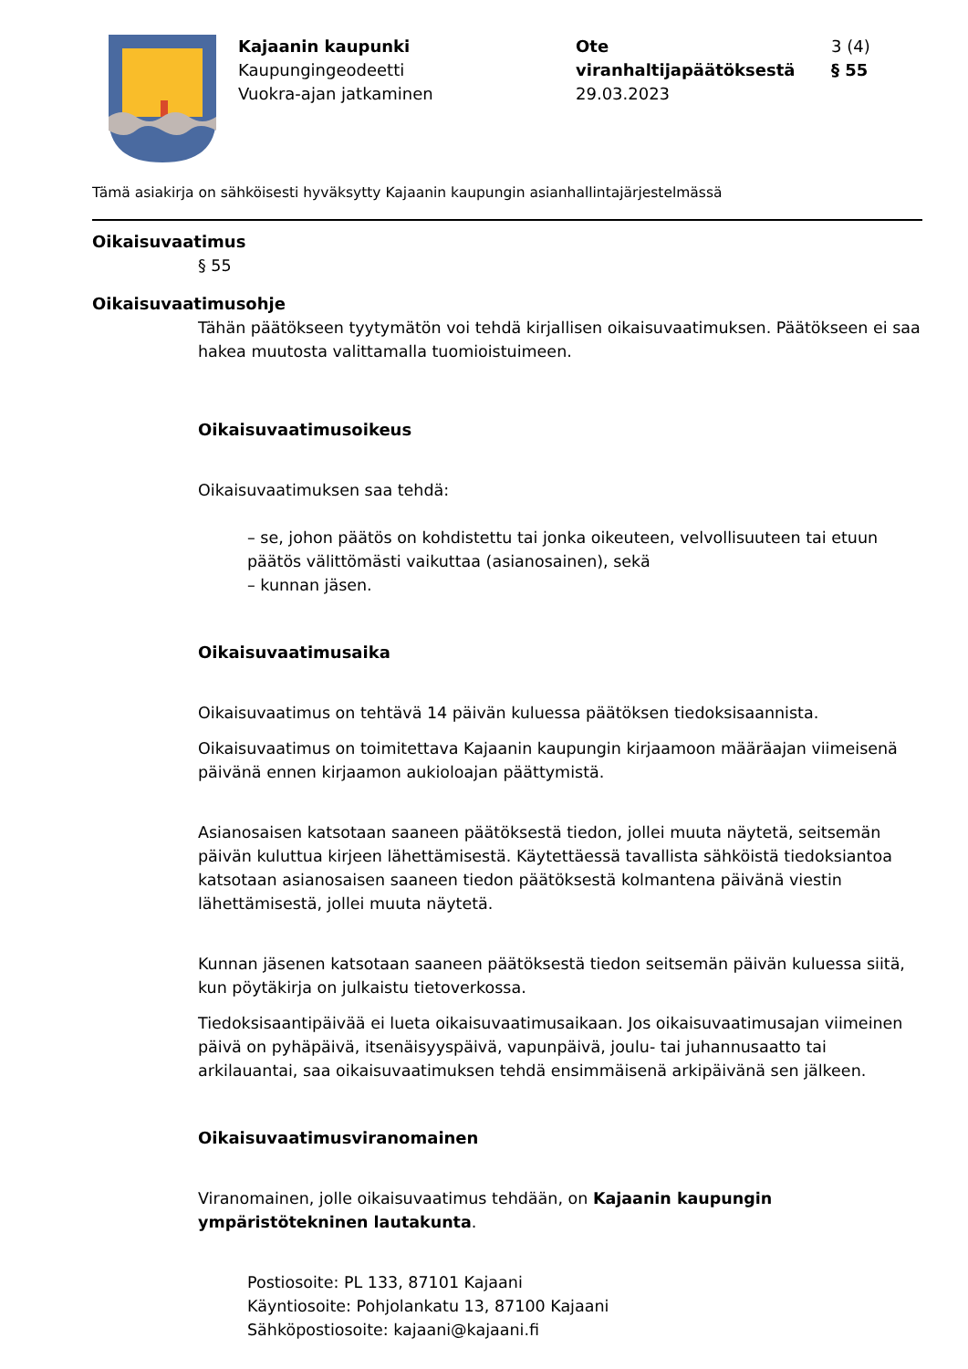Kajaanin kaupunki
Kaupungingeodeetti
Vuokra-ajan jatkaminen
Ote viranhaltijapäätöksestä
29.03.2023
3 (4)
§ 55
Tämä asiakirja on sähköisesti hyväksytty Kajaanin kaupungin asianhallintajärjestelmässä
Oikaisuvaatimus
§ 55
Oikaisuvaatimusohje
Tähän päätökseen tyytymätön voi tehdä kirjallisen oikaisuvaatimuksen. Päätökseen ei saa hakea muutosta valittamalla tuomioistuimeen.
Oikaisuvaatimusoikeus
Oikaisuvaatimuksen saa tehdä:
– se, johon päätös on kohdistettu tai jonka oikeuteen, velvollisuuteen tai etuun päätös välittömästi vaikuttaa (asianosainen), sekä
– kunnan jäsen.
Oikaisuvaatimusaika
Oikaisuvaatimus on tehtävä 14 päivän kuluessa päätöksen tiedoksisaannista.
Oikaisuvaatimus on toimitettava Kajaanin kaupungin kirjaamoon määräajan viimeisenä päivänä ennen kirjaamon aukioloajan päättymistä.
Asianosaisen katsotaan saaneen päätöksestä tiedon, jollei muuta näytetä, seitsemän päivän kuluttua kirjeen lähettämisestä. Käytettäessä tavallista sähköistä tiedoksiantoa katsotaan asianosaisen saaneen tiedon päätöksestä kolmantena päivänä viestin lähettämisestä, jollei muuta näytetä.
Kunnan jäsenen katsotaan saaneen päätöksestä tiedon seitsemän päivän kuluessa siitä, kun pöytäkirja on julkaistu tietoverkossa.
Tiedoksisaantipäivää ei lueta oikaisuvaatimusaikaan. Jos oikaisuvaatimusajan viimeinen päivä on pyhäpäivä, itsenäisyyspäivä, vapunpäivä, joulu- tai juhannusaatto tai arkilauantai, saa oikaisuvaatimuksen tehdä ensimmäisenä arkipäivänä sen jälkeen.
Oikaisuvaatimusviranomainen
Viranomainen, jolle oikaisuvaatimus tehdään, on Kajaanin kaupungin ympäristötekninen lautakunta.
Postiosoite: PL 133, 87101 Kajaani
Käyntiosoite: Pohjolankatu 13, 87100 Kajaani
Sähköpostiosoite: kajaani@kajaani.fi